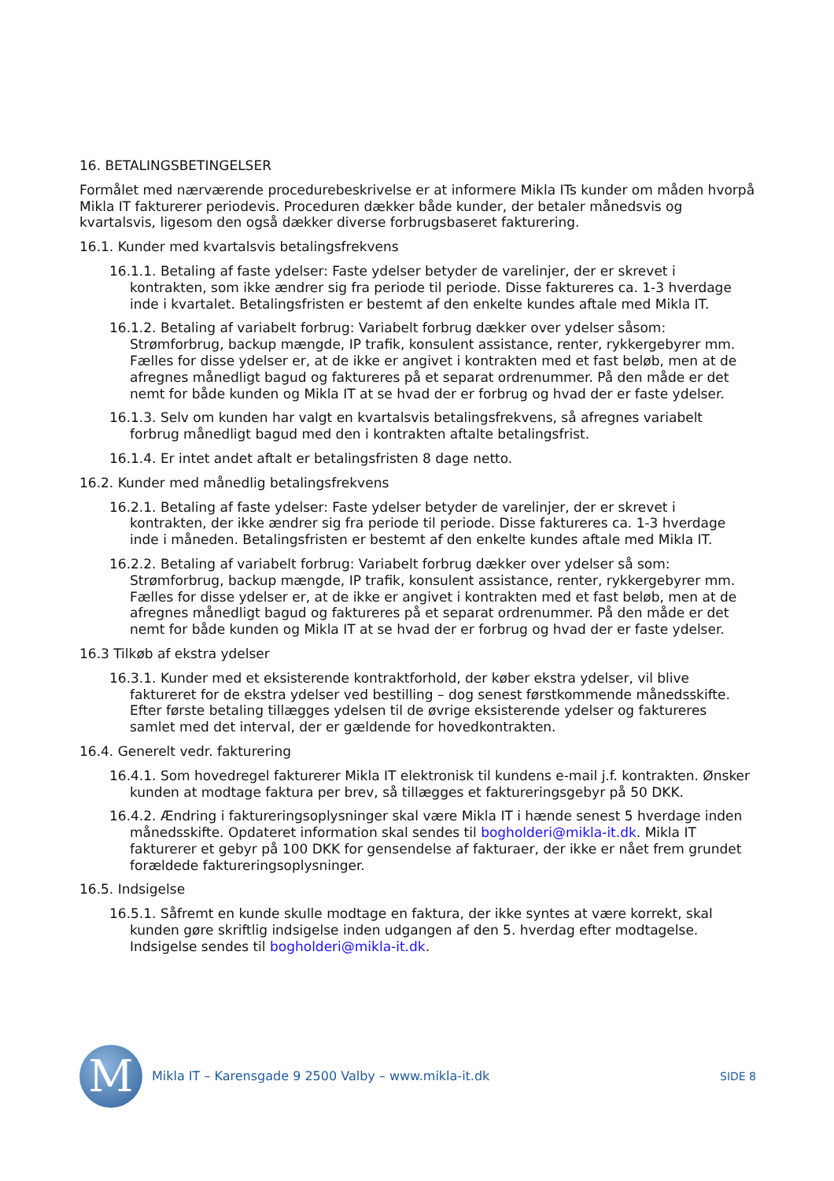16. BETALINGSBETINGELSER
Formålet med nærværende procedurebeskrivelse er at informere Mikla ITs kunder om måden hvorpå Mikla IT fakturerer periodevis. Proceduren dækker både kunder, der betaler månedsvis og kvartalsvis, ligesom den også dækker diverse forbrugsbaseret fakturering.
16.1. Kunder med kvartalsvis betalingsfrekvens
16.1.1. Betaling af faste ydelser: Faste ydelser betyder de varelinjer, der er skrevet i kontrakten, som ikke ændrer sig fra periode til periode. Disse faktureres ca. 1-3 hverdage inde i kvartalet. Betalingsfristen er bestemt af den enkelte kundes aftale med Mikla IT.
16.1.2. Betaling af variabelt forbrug: Variabelt forbrug dækker over ydelser såsom: Strømforbrug, backup mængde, IP trafik, konsulent assistance, renter, rykkergebyrer mm. Fælles for disse ydelser er, at de ikke er angivet i kontrakten med et fast beløb, men at de afregnes månedligt bagud og faktureres på et separat ordrenummer. På den måde er det nemt for både kunden og Mikla IT at se hvad der er forbrug og hvad der er faste ydelser.
16.1.3. Selv om kunden har valgt en kvartalsvis betalingsfrekvens, så afregnes variabelt forbrug månedligt bagud med den i kontrakten aftalte betalingsfrist.
16.1.4. Er intet andet aftalt er betalingsfristen 8 dage netto.
16.2. Kunder med månedlig betalingsfrekvens
16.2.1. Betaling af faste ydelser: Faste ydelser betyder de varelinjer, der er skrevet i kontrakten, der ikke ændrer sig fra periode til periode. Disse faktureres ca. 1-3 hverdage inde i måneden. Betalingsfristen er bestemt af den enkelte kundes aftale med Mikla IT.
16.2.2. Betaling af variabelt forbrug: Variabelt forbrug dækker over ydelser så som: Strømforbrug, backup mængde, IP trafik, konsulent assistance, renter, rykkergebyrer mm. Fælles for disse ydelser er, at de ikke er angivet i kontrakten med et fast beløb, men at de afregnes månedligt bagud og faktureres på et separat ordrenummer. På den måde er det nemt for både kunden og Mikla IT at se hvad der er forbrug og hvad der er faste ydelser.
16.3 Tilkøb af ekstra ydelser
16.3.1. Kunder med et eksisterende kontraktforhold, der køber ekstra ydelser, vil blive faktureret for de ekstra ydelser ved bestilling – dog senest førstkommende månedsskifte. Efter første betaling tillægges ydelsen til de øvrige eksisterende ydelser og faktureres samlet med det interval, der er gældende for hovedkontrakten.
16.4. Generelt vedr. fakturering
16.4.1. Som hovedregel fakturerer Mikla IT elektronisk til kundens e-mail j.f. kontrakten. Ønsker kunden at modtage faktura per brev, så tillægges et faktureringsgebyr på 50 DKK.
16.4.2. Ændring i faktureringsoplysninger skal være Mikla IT i hænde senest 5 hverdage inden månedsskifte. Opdateret information skal sendes til bogholderi@mikla-it.dk. Mikla IT fakturerer et gebyr på 100 DKK for gensendelse af fakturaer, der ikke er nået frem grundet forældede faktureringsoplysninger.
16.5. Indsigelse
16.5.1. Såfremt en kunde skulle modtage en faktura, der ikke syntes at være korrekt, skal kunden gøre skriftlig indsigelse inden udgangen af den 5. hverdag efter modtagelse. Indsigelse sendes til bogholderi@mikla-it.dk.
M
Mikla IT – Karensgade 9 2500 Valby – www.mikla-it.dk SIDE 8